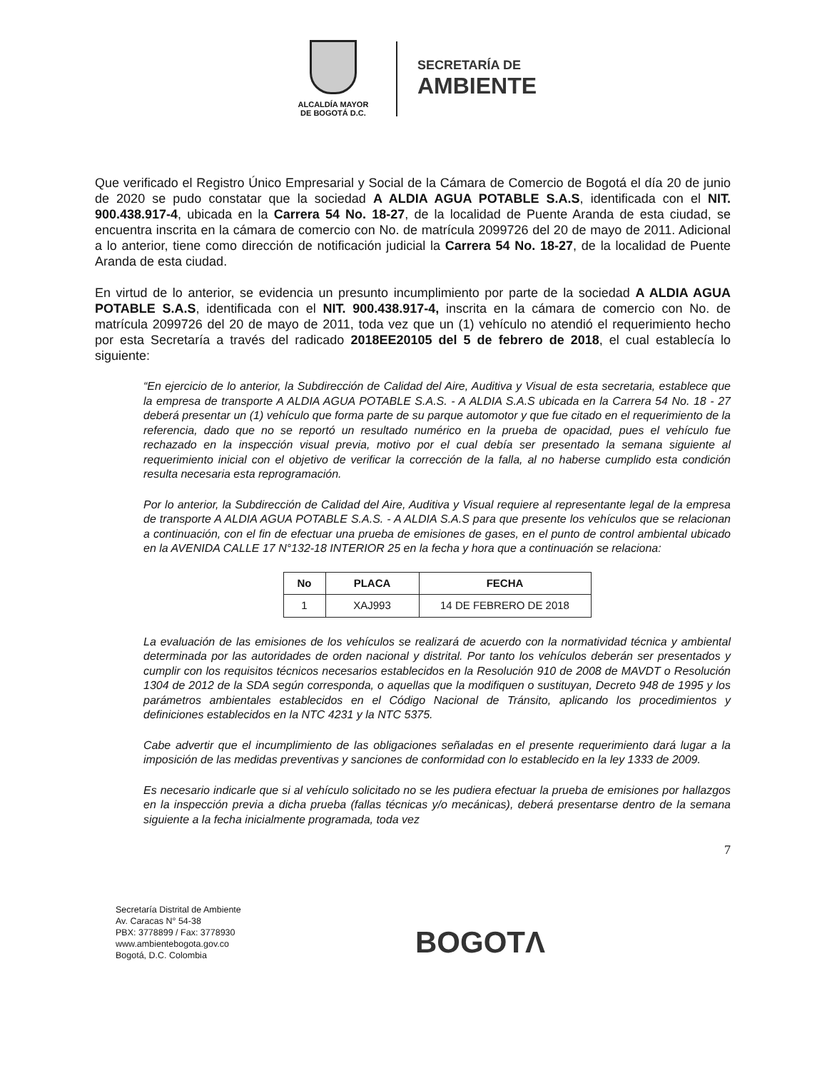ALCALDÍA MAYOR
DE BOGOTÁ D.C.
SECRETARÍA DE
AMBIENTE
Que verificado el Registro Único Empresarial y Social de la Cámara de Comercio de Bogotá el día 20 de junio de 2020 se pudo constatar que la sociedad A ALDIA AGUA POTABLE S.A.S, identificada con el NIT. 900.438.917-4, ubicada en la Carrera 54 No. 18-27, de la localidad de Puente Aranda de esta ciudad, se encuentra inscrita en la cámara de comercio con No. de matrícula 2099726 del 20 de mayo de 2011. Adicional a lo anterior, tiene como dirección de notificación judicial la Carrera 54 No. 18-27, de la localidad de Puente Aranda de esta ciudad.
En virtud de lo anterior, se evidencia un presunto incumplimiento por parte de la sociedad A ALDIA AGUA POTABLE S.A.S, identificada con el NIT. 900.438.917-4, inscrita en la cámara de comercio con No. de matrícula 2099726 del 20 de mayo de 2011, toda vez que un (1) vehículo no atendió el requerimiento hecho por esta Secretaría a través del radicado 2018EE20105 del 5 de febrero de 2018, el cual establecía lo siguiente:
“En ejercicio de lo anterior, la Subdirección de Calidad del Aire, Auditiva y Visual de esta secretaria, establece que la empresa de transporte A ALDIA AGUA POTABLE S.A.S. - A ALDIA S.A.S ubicada en la Carrera 54 No. 18 - 27 deberá presentar un (1) vehículo que forma parte de su parque automotor y que fue citado en el requerimiento de la referencia, dado que no se reportó un resultado numérico en la prueba de opacidad, pues el vehículo fue rechazado en la inspección visual previa, motivo por el cual debía ser presentado la semana siguiente al requerimiento inicial con el objetivo de verificar la corrección de la falla, al no haberse cumplido esta condición resulta necesaria esta reprogramación.
Por lo anterior, la Subdirección de Calidad del Aire, Auditiva y Visual requiere al representante legal de la empresa de transporte A ALDIA AGUA POTABLE S.A.S. - A ALDIA S.A.S para que presente los vehículos que se relacionan a continuación, con el fin de efectuar una prueba de emisiones de gases, en el punto de control ambiental ubicado en la AVENIDA CALLE 17 N°132-18 INTERIOR 25 en la fecha y hora que a continuación se relaciona:
| No | PLACA | FECHA |
| --- | --- | --- |
| 1 | XAJ993 | 14 DE FEBRERO DE 2018 |
La evaluación de las emisiones de los vehículos se realizará de acuerdo con la normatividad técnica y ambiental determinada por las autoridades de orden nacional y distrital. Por tanto los vehículos deberán ser presentados y cumplir con los requisitos técnicos necesarios establecidos en la Resolución 910 de 2008 de MAVDT o Resolución 1304 de 2012 de la SDA según corresponda, o aquellas que la modifiquen o sustituyan, Decreto 948 de 1995 y los parámetros ambientales establecidos en el Código Nacional de Tránsito, aplicando los procedimientos y definiciones establecidos en la NTC 4231 y la NTC 5375.
Cabe advertir que el incumplimiento de las obligaciones señaladas en el presente requerimiento dará lugar a la imposición de las medidas preventivas y sanciones de conformidad con lo establecido en la ley 1333 de 2009.
Es necesario indicarle que si al vehículo solicitado no se les pudiera efectuar la prueba de emisiones por hallazgos en la inspección previa a dicha prueba (fallas técnicas y/o mecánicas), deberá presentarse dentro de la semana siguiente a la fecha inicialmente programada, toda vez
7
Secretaría Distrital de Ambiente
Av. Caracas N° 54-38
PBX: 3778899 / Fax: 3778930
www.ambientebogota.gov.co
Bogotá, D.C. Colombia
BOGOTΛ